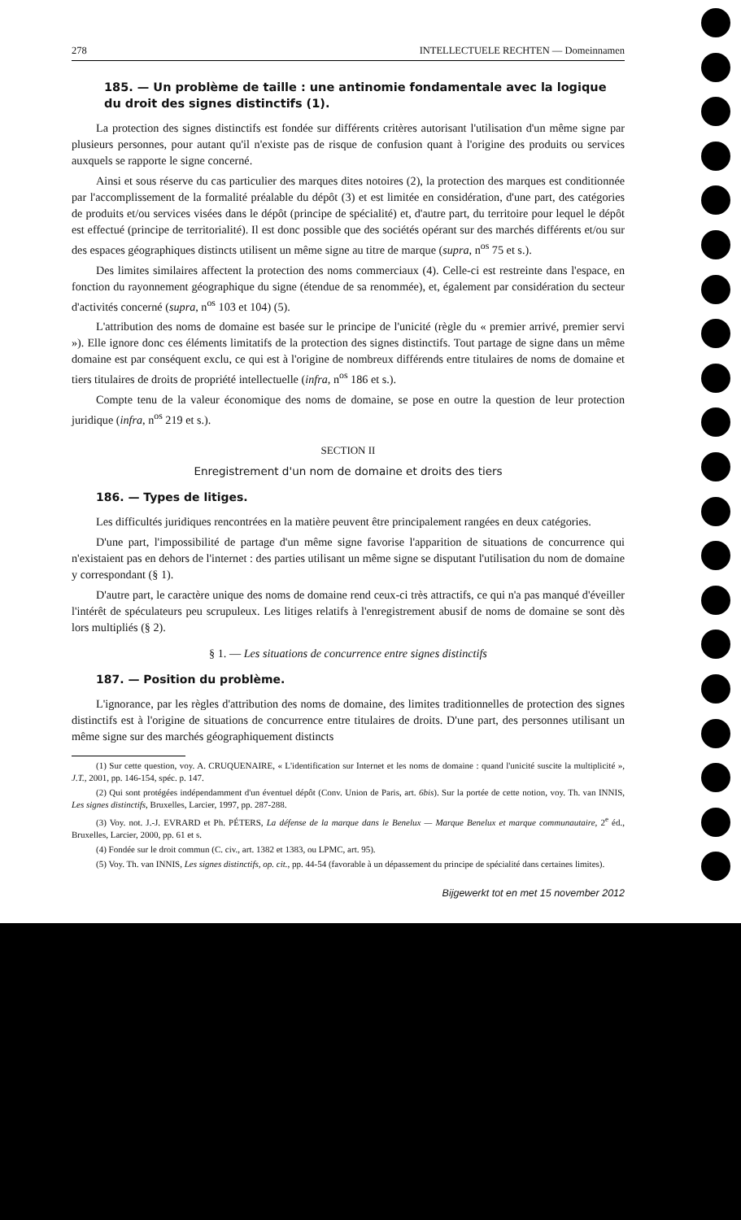278 INTELLECTUELE RECHTEN — Domeinnamen
185. — Un problème de taille : une antinomie fondamentale avec la logique du droit des signes distinctifs (1).
La protection des signes distinctifs est fondée sur différents critères autorisant l'utilisation d'un même signe par plusieurs personnes, pour autant qu'il n'existe pas de risque de confusion quant à l'origine des produits ou services auxquels se rapporte le signe concerné.
Ainsi et sous réserve du cas particulier des marques dites notoires (2), la protection des marques est conditionnée par l'accomplissement de la formalité préalable du dépôt (3) et est limitée en considération, d'une part, des catégories de produits et/ou services visées dans le dépôt (principe de spécialité) et, d'autre part, du territoire pour lequel le dépôt est effectué (principe de territorialité). Il est donc possible que des sociétés opérant sur des marchés différents et/ou sur des espaces géographiques distincts utilisent un même signe au titre de marque (supra, n<sup>os</sup> 75 et s.).
Des limites similaires affectent la protection des noms commerciaux (4). Celle-ci est restreinte dans l'espace, en fonction du rayonnement géographique du signe (étendue de sa renommée), et, également par considération du secteur d'activités concerné (supra, n<sup>os</sup> 103 et 104) (5).
L'attribution des noms de domaine est basée sur le principe de l'unicité (règle du « premier arrivé, premier servi »). Elle ignore donc ces éléments limitatifs de la protection des signes distinctifs. Tout partage de signe dans un même domaine est par conséquent exclu, ce qui est à l'origine de nombreux différends entre titulaires de noms de domaine et tiers titulaires de droits de propriété intellectuelle (infra, n<sup>os</sup> 186 et s.).
Compte tenu de la valeur économique des noms de domaine, se pose en outre la question de leur protection juridique (infra, n<sup>os</sup> 219 et s.).
SECTION II
Enregistrement d'un nom de domaine et droits des tiers
186. — Types de litiges.
Les difficultés juridiques rencontrées en la matière peuvent être principalement rangées en deux catégories.
D'une part, l'impossibilité de partage d'un même signe favorise l'apparition de situations de concurrence qui n'existaient pas en dehors de l'internet : des parties utilisant un même signe se disputant l'utilisation du nom de domaine y correspondant (§ 1).
D'autre part, le caractère unique des noms de domaine rend ceux-ci très attractifs, ce qui n'a pas manqué d'éveiller l'intérêt de spéculateurs peu scrupuleux. Les litiges relatifs à l'enregistrement abusif de noms de domaine se sont dès lors multipliés (§ 2).
§ 1. — Les situations de concurrence entre signes distinctifs
187. — Position du problème.
L'ignorance, par les règles d'attribution des noms de domaine, des limites traditionnelles de protection des signes distinctifs est à l'origine de situations de concurrence entre titulaires de droits. D'une part, des personnes utilisant un même signe sur des marchés géographiquement distincts
(1) Sur cette question, voy. A. CRUQUENAIRE, « L'identification sur Internet et les noms de domaine : quand l'unicité suscite la multiplicité », J.T., 2001, pp. 146-154, spéc. p. 147.
(2) Qui sont protégées indépendamment d'un éventuel dépôt (Conv. Union de Paris, art. 6bis). Sur la portée de cette notion, voy. Th. van INNIS, Les signes distinctifs, Bruxelles, Larcier, 1997, pp. 287-288.
(3) Voy. not. J.-J. EVRARD et Ph. PÉTERS, La défense de la marque dans le Benelux — Marque Benelux et marque communautaire, 2<sup>e</sup> éd., Bruxelles, Larcier, 2000, pp. 61 et s.
(4) Fondée sur le droit commun (C. civ., art. 1382 et 1383, ou LPMC, art. 95).
(5) Voy. Th. van INNIS, Les signes distinctifs, op. cit., pp. 44-54 (favorable à un dépassement du principe de spécialité dans certaines limites).
Bijgewerkt tot en met 15 november 2012